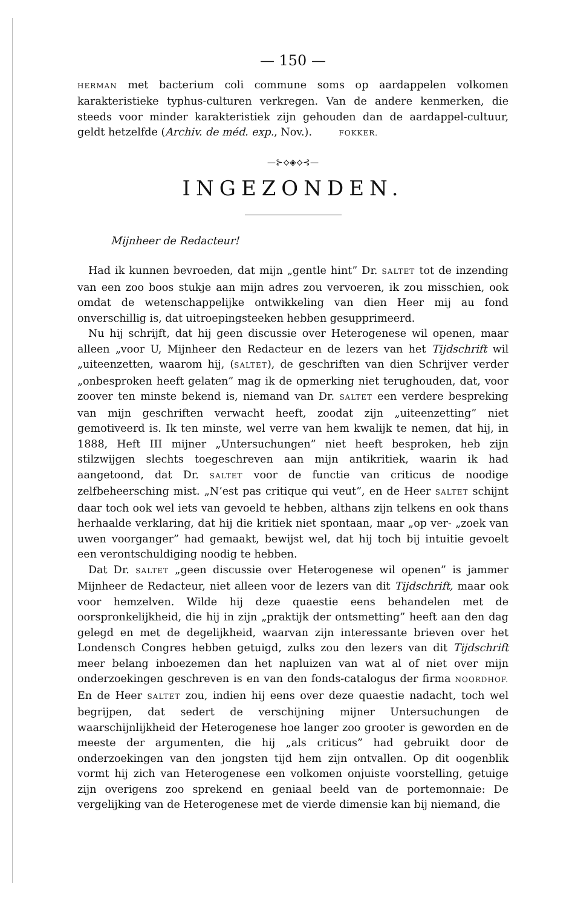— 150 —
HERMAN met bacterium coli commune soms op aardappelen volkomen karakteristieke typhus-culturen verkregen. Van de andere kenmerken, die steeds voor minder karakteristiek zijn gehouden dan de aardappel-cultuur, geldt hetzelfde (Archiv. de méd. exp., Nov.). FOKKER.
—⊱⟡◈⟡⊰—
INGEZONDEN.
Mijnheer de Redacteur!
Had ik kunnen bevroeden, dat mijn „gentle hint” Dr. SALTET tot de inzending van een zoo boos stukje aan mijn adres zou vervoeren, ik zou misschien, ook omdat de wetenschappelijke ontwikkeling van dien Heer mij au fond onverschillig is, dat uitroepingsteeken hebben gesupprimeerd.
Nu hij schrijft, dat hij geen discussie over Heterogenese wil openen, maar alleen „voor U, Mijnheer den Redacteur en de lezers van het Tijdschrift wil „uiteenzetten, waarom hij, (SALTET), de geschriften van dien Schrijver verder „onbesproken heeft gelaten” mag ik de opmerking niet terughouden, dat, voor zoover ten minste bekend is, niemand van Dr. SALTET een verdere bespreking van mijn geschriften verwacht heeft, zoodat zijn „uiteenzetting” niet gemotiveerd is. Ik ten minste, wel verre van hem kwalijk te nemen, dat hij, in 1888, Heft III mijner „Untersuchungen” niet heeft besproken, heb zijn stilzwijgen slechts toegeschreven aan mijn antikritiek, waarin ik had aangetoond, dat Dr. SALTET voor de functie van criticus de noodige zelfbeheersching mist. „N’est pas critique qui veut”, en de Heer SALTET schijnt daar toch ook wel iets van gevoeld te hebben, althans zijn telkens en ook thans herhaalde verklaring, dat hij die kritiek niet spontaan, maar „op ver- „zoek van uwen voorganger” had gemaakt, bewijst wel, dat hij toch bij intuitie gevoelt een verontschuldiging noodig te hebben.
Dat Dr. SALTET „geen discussie over Heterogenese wil openen” is jammer Mijnheer de Redacteur, niet alleen voor de lezers van dit Tijdschrift, maar ook voor hemzelven. Wilde hij deze quaestie eens behandelen met de oorspronkelijkheid, die hij in zijn „praktijk der ontsmetting” heeft aan den dag gelegd en met de degelijkheid, waarvan zijn interessante brieven over het Londensch Congres hebben getuigd, zulks zou den lezers van dit Tijdschrift meer belang inboezemen dan het napluizen van wat al of niet over mijn onderzoekingen geschreven is en van den fonds-catalogus der firma NOORDHOF. En de Heer SALTET zou, indien hij eens over deze quaestie nadacht, toch wel begrijpen, dat sedert de verschijning mijner Untersuchungen de waarschijnlijkheid der Heterogenese hoe langer zoo grooter is geworden en de meeste der argumenten, die hij „als criticus” had gebruikt door de onderzoekingen van den jongsten tijd hem zijn ontvallen. Op dit oogenblik vormt hij zich van Heterogenese een volkomen onjuiste voorstelling, getuige zijn overigens zoo sprekend en geniaal beeld van de portemonnaie: De vergelijking van de Heterogenese met de vierde dimensie kan bij niemand, die